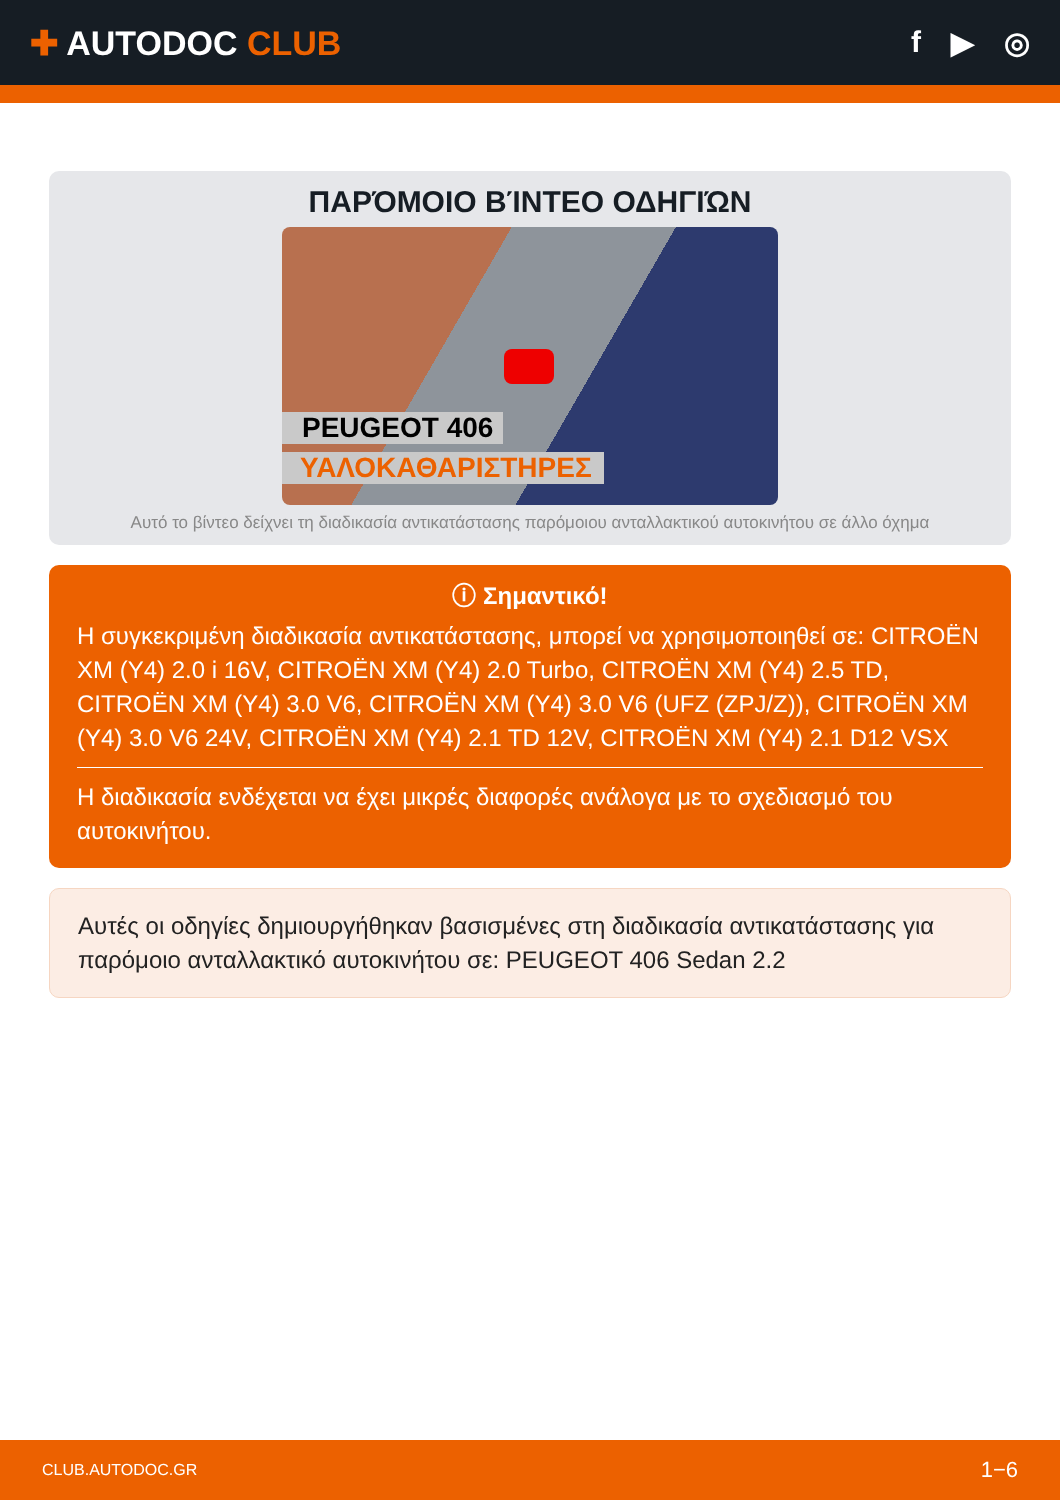✚ AUTODOC CLUB f ▶ ◎
ΠΑΡΌΜΟΙΟ ΒΊΝΤΕΟ ΟΔΗΓΙΏΝ
PEUGEOT 406
ΥΑΛΟΚΑΘΑΡΙΣΤΗΡΕΣ
Αυτό το βίντεο δείχνει τη διαδικασία αντικατάστασης παρόμοιου ανταλλακτικού αυτοκινήτου σε άλλο όχημα
ⓘ Σημαντικό!
Η συγκεκριμένη διαδικασία αντικατάστασης, μπορεί να χρησιμοποιηθεί σε: CITROËN XM (Y4) 2.0 i 16V, CITROËN XM (Y4) 2.0 Turbo, CITROËN XM (Y4) 2.5 TD, CITROËN XM (Y4) 3.0 V6, CITROËN XM (Y4) 3.0 V6 (UFZ (ZPJ/Z)), CITROËN XM (Y4) 3.0 V6 24V, CITROËN XM (Y4) 2.1 TD 12V, CITROËN XM (Y4) 2.1 D12 VSX
Η διαδικασία ενδέχεται να έχει μικρές διαφορές ανάλογα με το σχεδιασμό του αυτοκινήτου.
Αυτές οι οδηγίες δημιουργήθηκαν βασισμένες στη διαδικασία αντικατάστασης για παρόμοιο ανταλλακτικό αυτοκινήτου σε: PEUGEOT 406 Sedan 2.2
CLUB.AUTODOC.GR 1−6